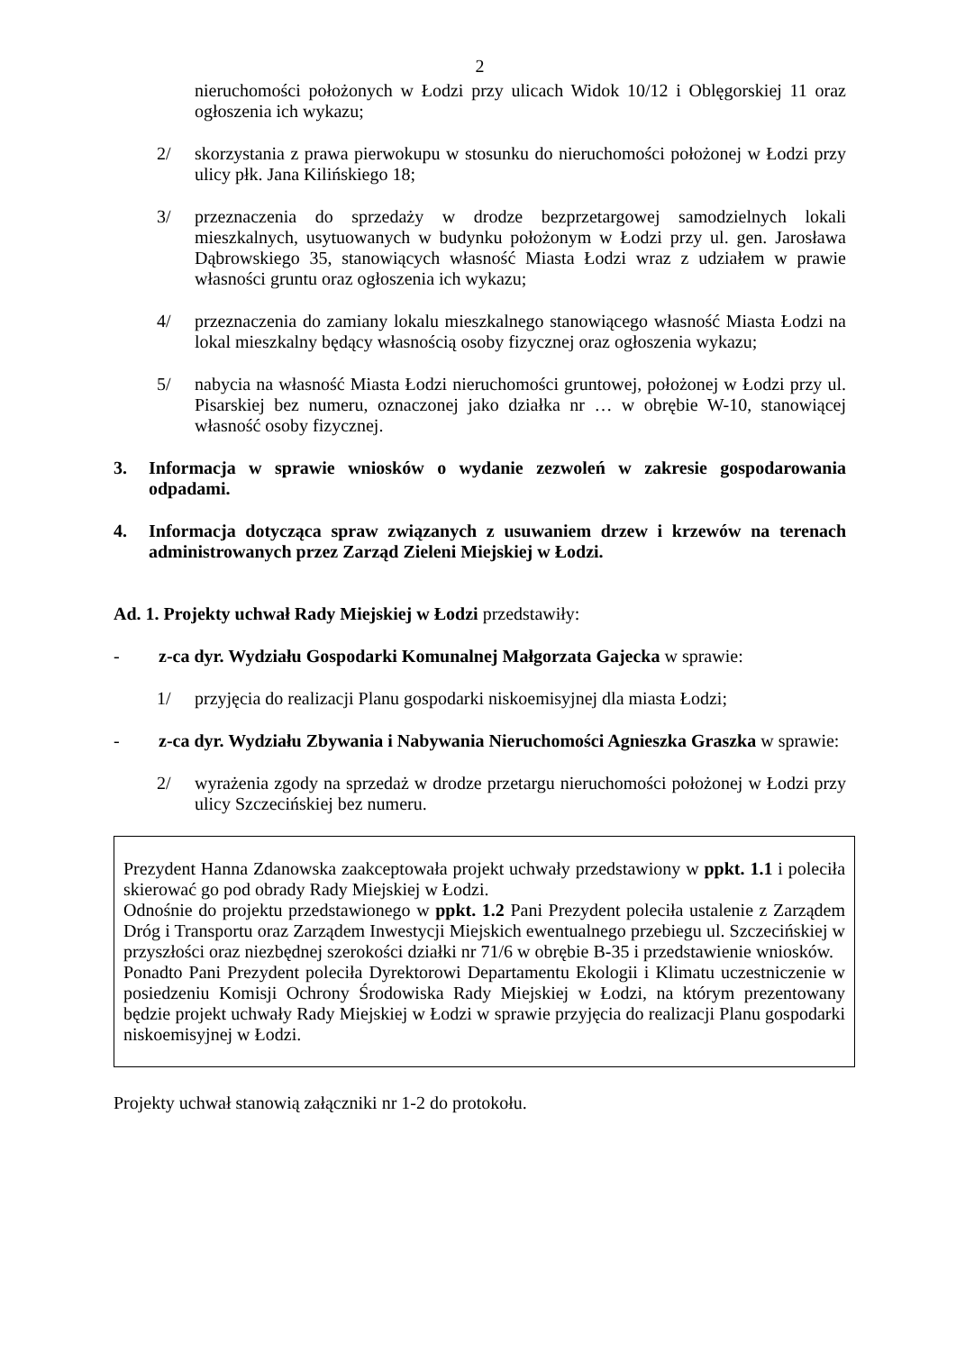2
nieruchomości położonych w Łodzi przy ulicach Widok 10/12 i Oblęgorskiej 11 oraz ogłoszenia ich wykazu;
2/ skorzystania z prawa pierwokupu w stosunku do nieruchomości położonej w Łodzi przy ulicy płk. Jana Kilińskiego 18;
3/ przeznaczenia do sprzedaży w drodze bezprzetargowej samodzielnych lokali mieszkalnych, usytuowanych w budynku położonym w Łodzi przy ul. gen. Jarosława Dąbrowskiego 35, stanowiących własność Miasta Łodzi wraz z udziałem w prawie własności gruntu oraz ogłoszenia ich wykazu;
4/ przeznaczenia do zamiany lokalu mieszkalnego stanowiącego własność Miasta Łodzi na lokal mieszkalny będący własnością osoby fizycznej oraz ogłoszenia wykazu;
5/ nabycia na własność Miasta Łodzi nieruchomości gruntowej, położonej w Łodzi przy ul. Pisarskiej bez numeru, oznaczonej jako działka nr … w obrębie W-10, stanowiącej własność osoby fizycznej.
3. Informacja w sprawie wniosków o wydanie zezwoleń w zakresie gospodarowania odpadami.
4. Informacja dotycząca spraw związanych z usuwaniem drzew i krzewów na terenach administrowanych przez Zarząd Zieleni Miejskiej w Łodzi.
Ad. 1. Projekty uchwał Rady Miejskiej w Łodzi przedstawiły:
- z-ca dyr. Wydziału Gospodarki Komunalnej Małgorzata Gajecka w sprawie:
1/ przyjęcia do realizacji Planu gospodarki niskoemisyjnej dla miasta Łodzi;
- z-ca dyr. Wydziału Zbywania i Nabywania Nieruchomości Agnieszka Graszka w sprawie:
2/ wyrażenia zgody na sprzedaż w drodze przetargu nieruchomości położonej w Łodzi przy ulicy Szczecińskiej bez numeru.
Prezydent Hanna Zdanowska zaakceptowała projekt uchwały przedstawiony w ppkt. 1.1 i poleciła skierować go pod obrady Rady Miejskiej w Łodzi.
Odnośnie do projektu przedstawionego w ppkt. 1.2 Pani Prezydent poleciła ustalenie z Zarządem Dróg i Transportu oraz Zarządem Inwestycji Miejskich ewentualnego przebiegu ul. Szczecińskiej w przyszłości oraz niezbędnej szerokości działki nr 71/6 w obrębie B-35 i przedstawienie wniosków.
Ponadto Pani Prezydent poleciła Dyrektorowi Departamentu Ekologii i Klimatu uczestniczenie w posiedzeniu Komisji Ochrony Środowiska Rady Miejskiej w Łodzi, na którym prezentowany będzie projekt uchwały Rady Miejskiej w Łodzi w sprawie przyjęcia do realizacji Planu gospodarki niskoemisyjnej w Łodzi.
Projekty uchwał stanowią załączniki nr 1-2 do protokołu.